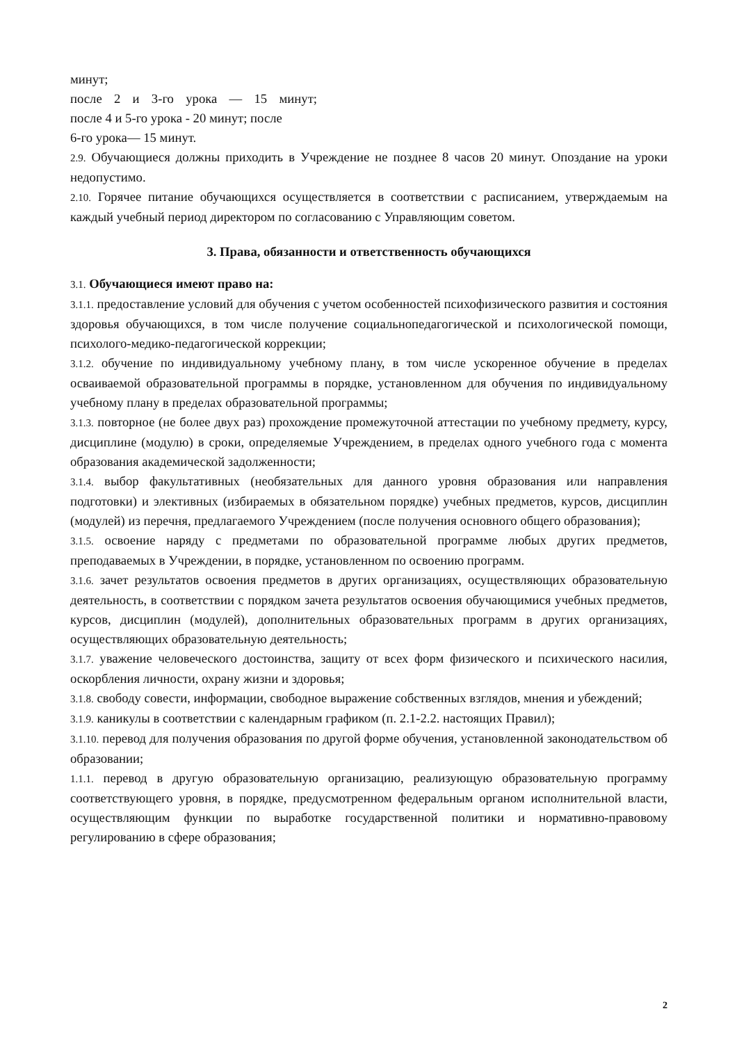минут;
после 2 и 3-го урока — 15 минут;
после 4 и 5-го урока - 20 минут; после
6-го урока— 15 минут.
2.9. Обучающиеся должны приходить в Учреждение не позднее 8 часов 20 минут. Опоздание на уроки недопустимо.
2.10. Горячее питание обучающихся осуществляется в соответствии с расписанием, утверждаемым на каждый учебный период директором по согласованию с Управляющим советом.
3. Права, обязанности и ответственность обучающихся
3.1. Обучающиеся имеют право на:
3.1.1. предоставление условий для обучения с учетом особенностей психофизического развития и состояния здоровья обучающихся, в том числе получение социальнопедагогической и психологической помощи, психолого-медико-педагогической коррекции;
3.1.2. обучение по индивидуальному учебному плану, в том числе ускоренное обучение в пределах осваиваемой образовательной программы в порядке, установленном для обучения по индивидуальному учебному плану в пределах образовательной программы;
3.1.3. повторное (не более двух раз) прохождение промежуточной аттестации по учебному предмету, курсу, дисциплине (модулю) в сроки, определяемые Учреждением, в пределах одного учебного года с момента образования академической задолженности;
3.1.4. выбор факультативных (необязательных для данного уровня образования или направления подготовки) и элективных (избираемых в обязательном порядке) учебных предметов, курсов, дисциплин (модулей) из перечня, предлагаемого Учреждением (после получения основного общего образования);
3.1.5. освоение наряду с предметами по образовательной программе любых других предметов, преподаваемых в Учреждении, в порядке, установленном по освоению программ.
3.1.6. зачет результатов освоения предметов в других организациях, осуществляющих образовательную деятельность, в соответствии с порядком зачета результатов освоения обучающимися учебных предметов, курсов, дисциплин (модулей), дополнительных образовательных программ в других организациях, осуществляющих образовательную деятельность;
3.1.7. уважение человеческого достоинства, защиту от всех форм физического и психического насилия, оскорбления личности, охрану жизни и здоровья;
3.1.8. свободу совести, информации, свободное выражение собственных взглядов, мнения и убеждений;
3.1.9. каникулы в соответствии с календарным графиком (п. 2.1-2.2. настоящих Правил);
3.1.10. перевод для получения образования по другой форме обучения, установленной законодательством об образовании;
1.1.1. перевод в другую образовательную организацию, реализующую образовательную программу соответствующего уровня, в порядке, предусмотренном федеральным органом исполнительной власти, осуществляющим функции по выработке государственной политики и нормативно-правовому регулированию в сфере образования;
2